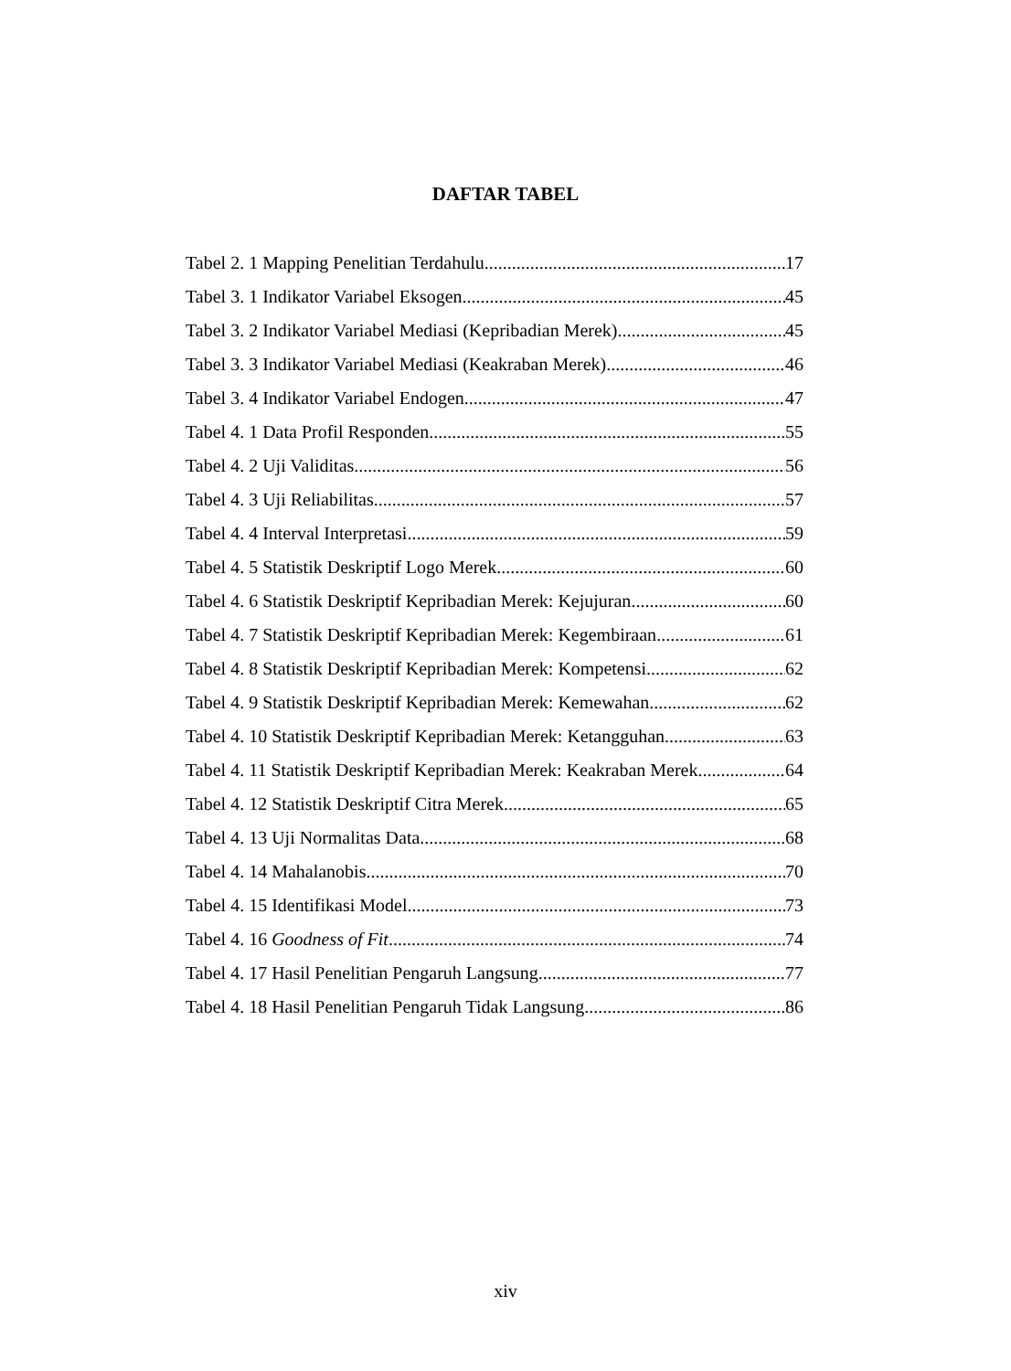DAFTAR TABEL
Tabel 2. 1 Mapping Penelitian Terdahulu 17
Tabel 3. 1 Indikator Variabel Eksogen 45
Tabel 3. 2 Indikator Variabel Mediasi (Kepribadian Merek) 45
Tabel 3. 3 Indikator Variabel Mediasi (Keakraban Merek) 46
Tabel 3. 4 Indikator Variabel Endogen 47
Tabel 4. 1 Data Profil Responden 55
Tabel 4. 2 Uji Validitas 56
Tabel 4. 3 Uji Reliabilitas 57
Tabel 4. 4 Interval Interpretasi 59
Tabel 4. 5 Statistik Deskriptif Logo Merek 60
Tabel 4. 6 Statistik Deskriptif Kepribadian Merek: Kejujuran 60
Tabel 4. 7 Statistik Deskriptif Kepribadian Merek: Kegembiraan 61
Tabel 4. 8 Statistik Deskriptif Kepribadian Merek: Kompetensi 62
Tabel 4. 9 Statistik Deskriptif Kepribadian Merek: Kemewahan 62
Tabel 4. 10 Statistik Deskriptif Kepribadian Merek: Ketangguhan 63
Tabel 4. 11 Statistik Deskriptif Kepribadian Merek: Keakraban Merek 64
Tabel 4. 12 Statistik Deskriptif Citra Merek 65
Tabel 4. 13 Uji Normalitas Data 68
Tabel 4. 14 Mahalanobis 70
Tabel 4. 15 Identifikasi Model 73
Tabel 4. 16 Goodness of Fit 74
Tabel 4. 17 Hasil Penelitian Pengaruh Langsung 77
Tabel 4. 18 Hasil Penelitian Pengaruh Tidak Langsung 86
xiv